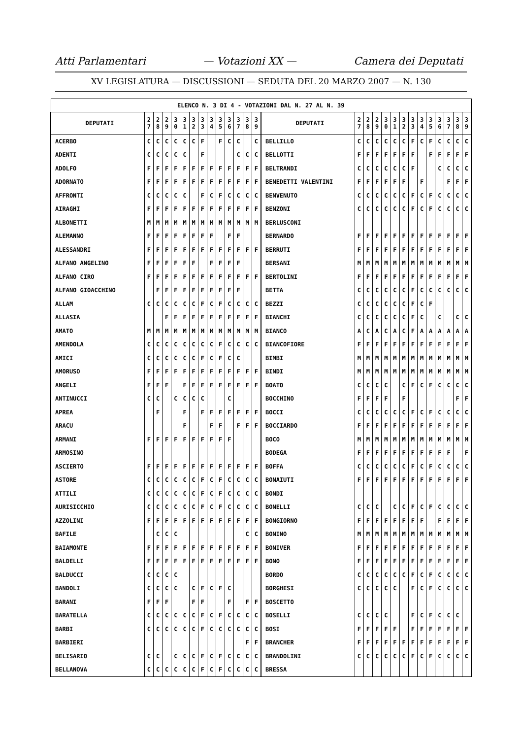Atti Parlamentari — Votazioni XX — Camera dei Deputati
XV LEGISLATURA — DISCUSSIONI — SEDUTA DEL 20 MARZO 2007 — N. 130
| ELENCO N. 3 DI 4 - VOTAZIONI DAL N. 27 AL N. 39 | | | | | | | | | | | | | | | | | | | | | | | | | | | |
| --- | --- | --- | --- | --- | --- | --- | --- | --- | --- | --- | --- | --- | --- | --- | --- | --- | --- | --- | --- | --- | --- | --- | --- | --- | --- | --- | --- |
| DEPUTATI | 2 7 | 2 8 | 2 9 | 3 0 | 3 1 | 3 2 | 3 3 | 3 4 | 3 5 | 3 6 | 3 7 | 3 8 | 3 9 | DEPUTATI | 2 7 | 2 8 | 2 9 | 3 0 | 3 1 | 3 2 | 3 3 | 3 4 | 3 5 | 3 6 | 3 7 | 3 8 | 3 9 |
| ACERBO | C | C | C | C | C | C | F | | F | C | C | | C | BELLILLO | C | C | C | C | C | C | F | C | F | C | C | C | C |
| ADENTI | C | C | C | C | C | | F | | | | C | C | C | BELLOTTI | F | F | F | F | F | F | F | | F | F | F | F | F |
| ADOLFO | F | F | F | F | F | F | F | F | F | F | F | F | F | BELTRANDI | C | C | C | C | C | C | F | | | C | C | C | C |
| ADORNATO | F | F | F | F | F | F | F | F | F | F | F | F | F | BENEDETTI VALENTINI | F | F | F | F | F | F | | F | | | F | F | F |
| AFFRONTI | C | C | C | C | C | | F | C | F | C | C | C | C | BENVENUTO | C | C | C | C | C | C | F | C | F | C | C | C | C |
| AIRAGHI | F | F | F | F | F | F | F | F | F | F | F | F | F | BENZONI | C | C | C | C | C | C | F | C | F | C | C | C | C |
| ALBONETTI | M | M | M | M | M | M | M | M | M | M | M | M | M | BERLUSCONI | | | | | | | | | | | | | |
| ALEMANNO | F | F | F | F | F | F | F | F | | F | F | | | BERNARDO | F | F | F | F | F | F | F | F | F | F | F | F | F |
| ALESSANDRI | F | F | F | F | F | F | F | F | F | F | F | F | F | BERRUTI | F | F | F | F | F | F | F | F | F | F | F | F | F |
| ALFANO ANGELINO | F | F | F | F | F | F | | F | F | F | F | | | BERSANI | M | M | M | M | M | M | M | M | M | M | M | M | M |
| ALFANO CIRO | F | F | F | F | F | F | F | F | F | F | F | F | F | BERTOLINI | F | F | F | F | F | F | F | F | F | F | F | F | F |
| ALFANO GIOACCHINO | | F | F | F | F | F | F | F | F | F | F | | | BETTA | C | C | C | C | C | C | F | C | C | C | C | C | C |
| ALLAM | C | C | C | C | C | C | F | C | F | C | C | C | C | BEZZI | C | C | C | C | C | C | F | C | F | | | | |
| ALLASIA | | | F | F | F | F | F | F | F | F | F | F | F | BIANCHI | C | C | C | C | C | C | F | C | | C | | C | C |
| AMATO | M | M | M | M | M | M | M | M | M | M | M | M | M | BIANCO | A | C | A | C | A | C | F | A | A | A | A | A | A |
| AMENDOLA | C | C | C | C | C | C | C | C | F | C | C | C | C | BIANCOFIORE | F | F | F | F | F | F | F | F | F | F | F | F | F |
| AMICI | C | C | C | C | C | C | F | C | F | C | C | | | BIMBI | M | M | M | M | M | M | M | M | M | M | M | M | M |
| AMORUSO | F | F | F | F | F | F | F | F | F | F | F | F | F | BINDI | M | M | M | M | M | M | M | M | M | M | M | M | M |
| ANGELI | F | F | F | | F | F | F | F | F | F | F | F | F | BOATO | C | C | C | C | | C | F | C | F | C | C | C | C |
| ANTINUCCI | C | C | | C | C | C | C | | | C | | | | BOCCHINO | F | F | F | F | | F | | | | | | F | F |
| APREA | | F | | | F | | F | F | F | F | F | F | F | BOCCI | C | C | C | C | C | C | F | C | F | C | C | C | C |
| ARACU | | | | | F | | | F | F | | F | F | F | BOCCIARDO | F | F | F | F | F | F | F | F | F | F | F | F | F |
| ARMANI | F | F | F | F | F | F | F | F | F | F | | | | BOCO | M | M | M | M | M | M | M | M | M | M | M | M | M |
| ARMOSINO | | | | | | | | | | | | | | BODEGA | F | F | F | F | F | F | F | F | F | F | F | | F |
| ASCIERTO | F | F | F | F | F | F | F | F | F | F | F | F | F | BOFFA | C | C | C | C | C | C | F | C | F | C | C | C | C |
| ASTORE | C | C | C | C | C | C | F | C | F | C | C | C | C | BONAIUTI | F | F | F | F | F | F | F | F | F | F | F | F | F |
| ATTILI | C | C | C | C | C | C | F | C | F | C | C | C | C | BONDI | | | | | | | | | | | | | |
| AURISICCHIO | C | C | C | C | C | C | F | C | F | C | C | C | C | BONELLI | C | C | C | | C | C | F | C | F | C | C | C | C |
| AZZOLINI | F | F | F | F | F | F | F | F | F | F | F | F | F | BONGIORNO | F | F | F | F | F | F | F | F | | F | F | F | F |
| BAFILE | | C | C | C | | | | | | | | C | C | BONINO | M | M | M | M | M | M | M | M | M | M | M | M | M |
| BAIAMONTE | F | F | F | F | F | F | F | F | F | F | F | F | F | BONIVER | F | F | F | F | F | F | F | F | F | F | F | F | F |
| BALDELLI | F | F | F | F | F | F | F | F | F | F | F | F | F | BONO | F | F | F | F | F | F | F | F | F | F | F | F | F |
| BALDUCCI | C | C | C | C | | | | | | | | | | BORDO | C | C | C | C | C | C | F | C | F | C | C | C | C |
| BANDOLI | C | C | C | C | | C | F | C | F | C | | | | BORGHESI | C | C | C | C | C | | F | C | F | C | C | C | C |
| BARANI | F | F | F | | | F | F | | | F | | F | F | BOSCETTO | | | | | | | | | | | | | |
| BARATELLA | C | C | C | C | C | C | F | C | F | C | C | C | C | BOSELLI | C | C | C | C | | | F | C | F | C | C | C | |
| BARBI | C | C | C | C | C | C | F | C | C | C | C | C | C | BOSI | F | F | F | F | F | | F | F | F | F | F | F | F |
| BARBIERI | | | | | | | | | | | | F | F | BRANCHER | F | F | F | F | F | F | F | F | F | F | F | F | F |
| BELISARIO | C | C | | C | C | C | F | C | F | C | C | C | C | BRANDOLINI | C | C | C | C | C | C | F | C | F | C | C | C | C |
| BELLANOVA | C | C | C | C | C | C | F | C | F | C | C | C | C | BRESSA | | | | | | | | | | | | | |